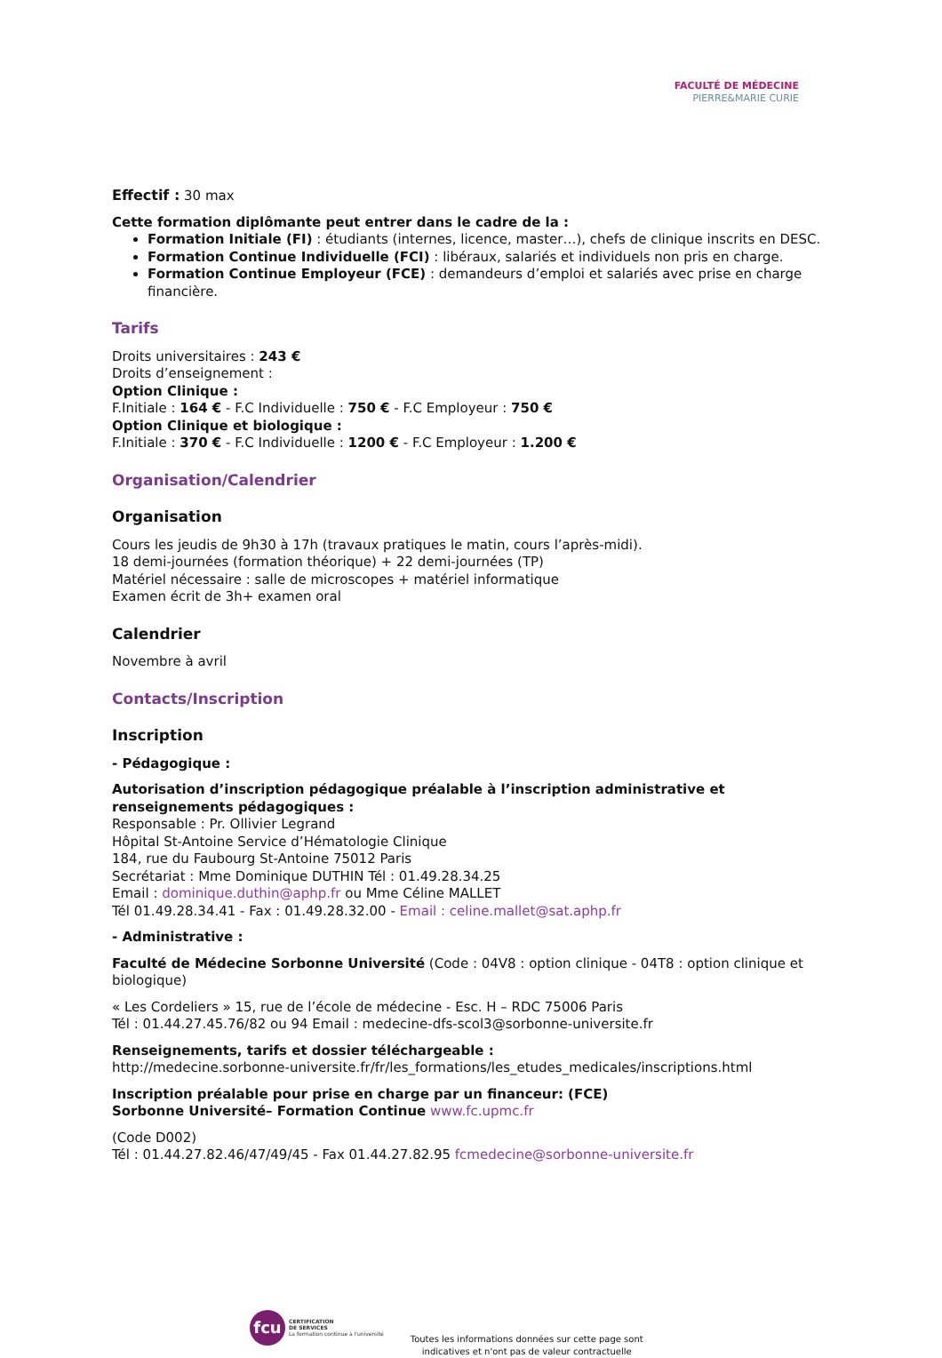FACULTÉ DE MÉDECINE
PIERRE&MARIE CURIE
Effectif : 30 max
Cette formation diplômante peut entrer dans le cadre de la :
Formation Initiale (FI) : étudiants (internes, licence, master…), chefs de clinique inscrits en DESC.
Formation Continue Individuelle (FCI) : libéraux, salariés et individuels non pris en charge.
Formation Continue Employeur (FCE) : demandeurs d’emploi et salariés avec prise en charge financière.
Tarifs
Droits universitaires : 243 €
Droits d’enseignement :
Option Clinique :
F.Initiale : 164 € - F.C Individuelle : 750 € - F.C Employeur : 750 €
Option Clinique et biologique :
F.Initiale : 370 € - F.C Individuelle : 1200 € - F.C Employeur : 1.200 €
Organisation/Calendrier
Organisation
Cours les jeudis de 9h30 à 17h (travaux pratiques le matin, cours l’après-midi).
18 demi-journées (formation théorique) + 22 demi-journées (TP)
Matériel nécessaire : salle de microscopes + matériel informatique
Examen écrit de 3h+ examen oral
Calendrier
Novembre à avril
Contacts/Inscription
Inscription
- Pédagogique :
Autorisation d’inscription pédagogique préalable à l’inscription administrative et renseignements pédagogiques :
Responsable : Pr. Ollivier Legrand
Hôpital St-Antoine Service d’Hématologie Clinique
184, rue du Faubourg St-Antoine 75012 Paris
Secrétariat : Mme Dominique DUTHIN Tél : 01.49.28.34.25
Email : dominique.duthin@aphp.fr ou Mme Céline MALLET
Tél 01.49.28.34.41 - Fax : 01.49.28.32.00 - Email : celine.mallet@sat.aphp.fr
- Administrative :
Faculté de Médecine Sorbonne Université (Code : 04V8 : option clinique - 04T8 : option clinique et biologique)
« Les Cordeliers » 15, rue de l’école de médecine - Esc. H – RDC 75006 Paris
Tél : 01.44.27.45.76/82 ou 94 Email : medecine-dfs-scol3@sorbonne-universite.fr
Renseignements, tarifs et dossier téléchargeable :
http://medecine.sorbonne-universite.fr/fr/les_formations/les_etudes_medicales/inscriptions.html
Inscription préalable pour prise en charge par un financeur: (FCE)
Sorbonne Université– Formation Continue www.fc.upmc.fr
(Code D002)
Tél : 01.44.27.82.46/47/49/45 - Fax 01.44.27.82.95 fcmedecine@sorbonne-universite.fr
fcu
CERTIFICATION
DE SERVICES
La formation continue à l'université
Toutes les informations données sur cette page sont
indicatives et n'ont pas de valeur contractuelle